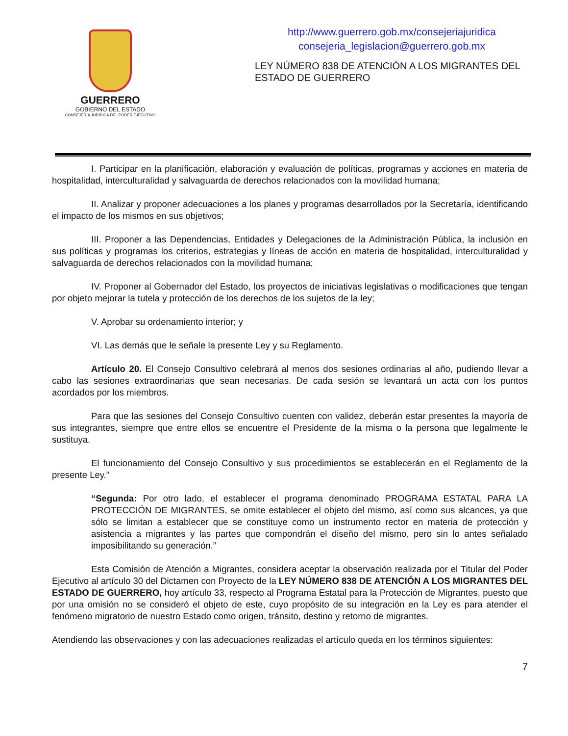GUERRERO
GOBIERNO DEL ESTADO
CONSEJERÍA JURÍDICA DEL PODER EJECUTIVO
http://www.guerrero.gob.mx/consejeriajuridica
consejeria_legislacion@guerrero.gob.mx
LEY NÚMERO 838 DE ATENCIÓN A LOS MIGRANTES DEL ESTADO DE GUERRERO
I. Participar en la planificación, elaboración y evaluación de políticas, programas y acciones en materia de hospitalidad, interculturalidad y salvaguarda de derechos relacionados con la movilidad humana;
II. Analizar y proponer adecuaciones a los planes y programas desarrollados por la Secretaría, identificando el impacto de los mismos en sus objetivos;
III. Proponer a las Dependencias, Entidades y Delegaciones de la Administración Pública, la inclusión en sus políticas y programas los criterios, estrategias y líneas de acción en materia de hospitalidad, interculturalidad y salvaguarda de derechos relacionados con la movilidad humana;
IV. Proponer al Gobernador del Estado, los proyectos de iniciativas legislativas o modificaciones que tengan por objeto mejorar la tutela y protección de los derechos de los sujetos de la ley;
V. Aprobar su ordenamiento interior; y
VI. Las demás que le señale la presente Ley y su Reglamento.
Artículo 20. El Consejo Consultivo celebrará al menos dos sesiones ordinarias al año, pudiendo llevar a cabo las sesiones extraordinarias que sean necesarias. De cada sesión se levantará un acta con los puntos acordados por los miembros.
Para que las sesiones del Consejo Consultivo cuenten con validez, deberán estar presentes la mayoría de sus integrantes, siempre que entre ellos se encuentre el Presidente de la misma o la persona que legalmente le sustituya.
El funcionamiento del Consejo Consultivo y sus procedimientos se establecerán en el Reglamento de la presente Ley.”
“Segunda: Por otro lado, el establecer el programa denominado PROGRAMA ESTATAL PARA LA PROTECCIÓN DE MIGRANTES, se omite establecer el objeto del mismo, así como sus alcances, ya que sólo se limitan a establecer que se constituye como un instrumento rector en materia de protección y asistencia a migrantes y las partes que compondrán el diseño del mismo, pero sin lo antes señalado imposibilitando su generación.”
Esta Comisión de Atención a Migrantes, considera aceptar la observación realizada por el Titular del Poder Ejecutivo al artículo 30 del Dictamen con Proyecto de la LEY NÚMERO 838 DE ATENCIÓN A LOS MIGRANTES DEL ESTADO DE GUERRERO, hoy artículo 33, respecto al Programa Estatal para la Protección de Migrantes, puesto que por una omisión no se consideró el objeto de este, cuyo propósito de su integración en la Ley es para atender el fenómeno migratorio de nuestro Estado como origen, tránsito, destino y retorno de migrantes.
Atendiendo las observaciones y con las adecuaciones realizadas el artículo queda en los términos siguientes:
7